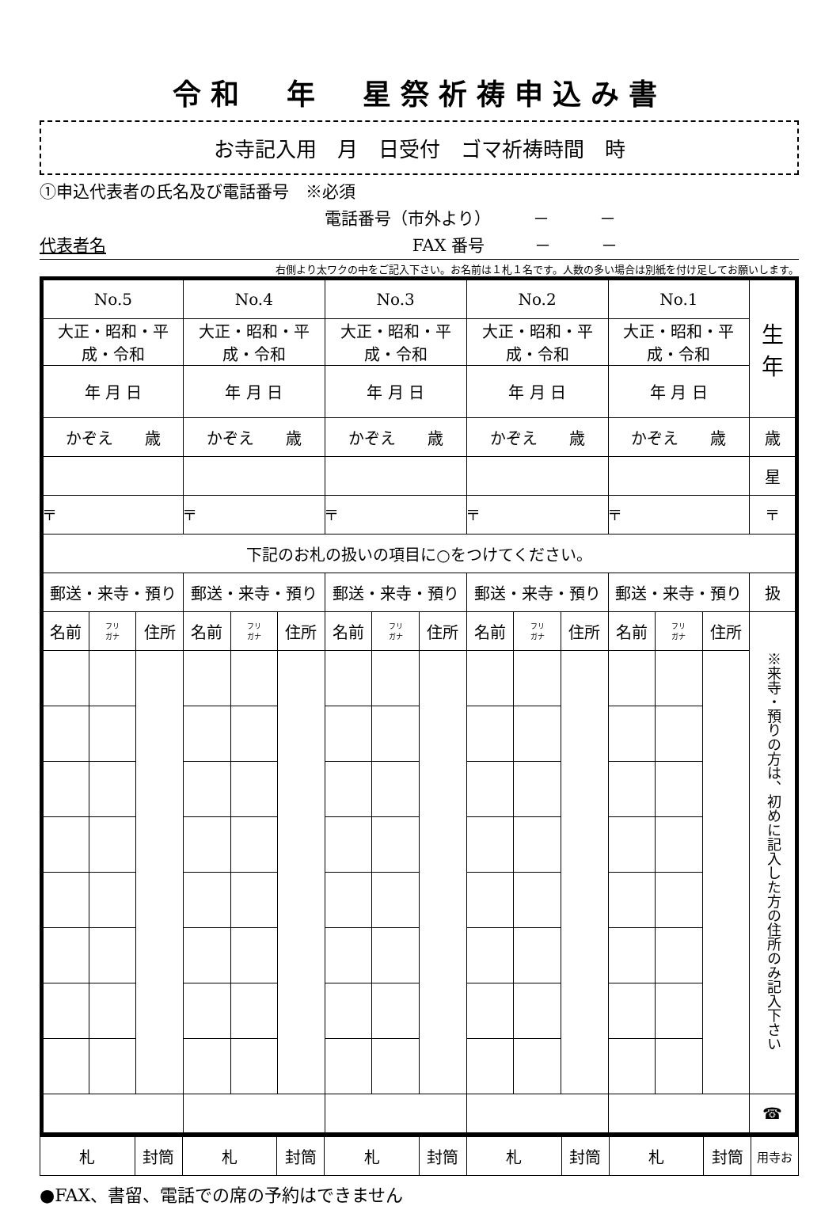令和　年　星祭祈祷申込み書
お寺記入用　月　日受付　ゴマ祈祷時間　時
①申込代表者の氏名及び電話番号　※必須
電話番号（市外より）　　　－　　　－
代表者名 FAX 番号　　　－　　　－
右側より太ワクの中をご記入下さい。お名前は１札１名です。人数の多い場合は別紙を付け足してお願いします。
| No.5 | | | No.4 | | | No.3 | | | No.2 | | | No.1 | | | 生 年 |
| 大正・昭和・平成・令和 | | | 大正・昭和・平成・令和 | | | 大正・昭和・平成・令和 | | | 大正・昭和・平成・令和 | | | 大正・昭和・平成・令和 | | | |
| 年 月 日 | | | 年 月 日 | | | 年 月 日 | | | 年 月 日 | | | 年 月 日 | | | |
| かぞえ 歳 | | | かぞえ 歳 | | | かぞえ 歳 | | | かぞえ 歳 | | | かぞえ 歳 | | | 歳 |
| | | | | | | | | | | | | | | | 星 |
| 〒 | | | 〒 | | | 〒 | | | 〒 | | | 〒 | | | 〒 |
| 下記のお札の扱いの項目に○をつけてください。 | | | | | | | | | | | | | | | |
| 郵送・来寺・預り | | | 郵送・来寺・預り | | | 郵送・来寺・預り | | | 郵送・来寺・預り | | | 郵送・来寺・預り | | | 扱 |
| 名前 | フリ ガナ | 住所 | 名前 | フリ ガナ | 住所 | 名前 | フリ ガナ | 住所 | 名前 | フリ ガナ | 住所 | 名前 | フリ ガナ | 住所 | ※来寺・預りの方は、初めに記入した方の住所のみ記入下さい |
| | | | | | | | | | | | | | | | ☎ |
| 札 | 封筒 | 札 | 封筒 | 札 | 封筒 | 札 | 封筒 | 札 | 封筒 | 用寺お |
●FAX、書留、電話での席の予約はできません